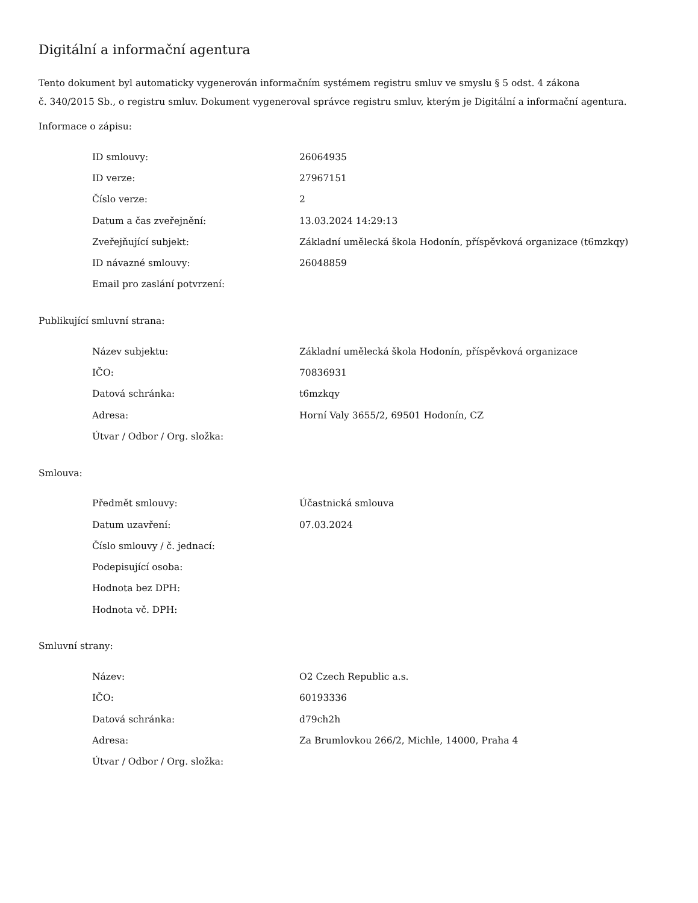Digitální a informační agentura
Tento dokument byl automaticky vygenerován informačním systémem registru smluv ve smyslu § 5 odst. 4 zákona
č. 340/2015 Sb., o registru smluv. Dokument vygeneroval správce registru smluv, kterým je Digitální a informační agentura.
Informace o zápisu:
| ID smlouvy: | 26064935 |
| ID verze: | 27967151 |
| Číslo verze: | 2 |
| Datum a čas zveřejnění: | 13.03.2024 14:29:13 |
| Zveřejňující subjekt: | Základní umělecká škola Hodonín, příspěvková organizace (t6mzkqy) |
| ID návazné smlouvy: | 26048859 |
| Email pro zaslání potvrzení: | |
Publikující smluvní strana:
| Název subjektu: | Základní umělecká škola Hodonín, příspěvková organizace |
| IČO: | 70836931 |
| Datová schránka: | t6mzkqy |
| Adresa: | Horní Valy 3655/2, 69501 Hodonín, CZ |
| Útvar / Odbor / Org. složka: | |
Smlouva:
| Předmět smlouvy: | Účastnická smlouva |
| Datum uzavření: | 07.03.2024 |
| Číslo smlouvy / č. jednací: | |
| Podepisující osoba: | |
| Hodnota bez DPH: | |
| Hodnota vč. DPH: | |
Smluvní strany:
| Název: | O2 Czech Republic a.s. |
| IČO: | 60193336 |
| Datová schránka: | d79ch2h |
| Adresa: | Za Brumlovkou 266/2, Michle, 14000, Praha 4 |
| Útvar / Odbor / Org. složka: | |